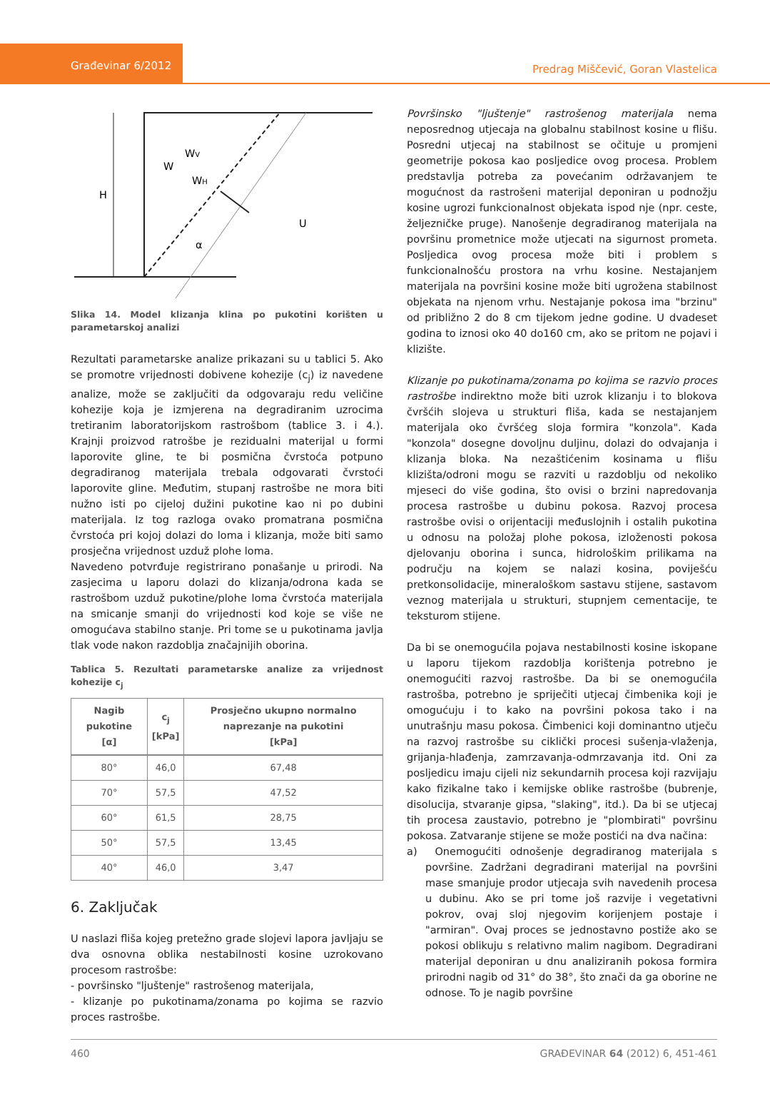Građevinar 6/2012
Predrag Miščević, Goran Vlastelica
H
W
WV
WH
U
α
Slika 14. Model klizanja klina po pukotini korišten u parametarskoj analizi
Rezultati parametarske analize prikazani su u tablici 5. Ako se promotre vrijednosti dobivene kohezije (c<sub>j</sub>) iz navedene analize, može se zaključiti da odgovaraju redu veličine kohezije koja je izmjerena na degradiranim uzrocima tretiranim laboratorijskom rastrošbom (tablice 3. i 4.). Krajnji proizvod ratrošbe je rezidualni materijal u formi laporovite gline, te bi posmična čvrstoća potpuno degradiranog materijala trebala odgovarati čvrstoći laporovite gline. Međutim, stupanj rastrošbe ne mora biti nužno isti po cijeloj dužini pukotine kao ni po dubini materijala. Iz tog razloga ovako promatrana posmična čvrstoća pri kojoj dolazi do loma i klizanja, može biti samo prosječna vrijednost uzduž plohe loma.
Navedeno potvrđuje registrirano ponašanje u prirodi. Na zasjecima u laporu dolazi do klizanja/odrona kada se rastrošbom uzduž pukotine/plohe loma čvrstoća materijala na smicanje smanji do vrijednosti kod koje se više ne omogućava stabilno stanje. Pri tome se u pukotinama javlja tlak vode nakon razdoblja značajnijih oborina.
Tablica 5. Rezultati parametarske analize za vrijednost kohezije c<sub>j</sub>
| Nagib pukotine [α] | c<sub>j</sub> [kPa] | Prosječno ukupno normalno naprezanje na pukotini [kPa] |
| --- | --- | --- |
| 80° | 46,0 | 67,48 |
| 70° | 57,5 | 47,52 |
| 60° | 61,5 | 28,75 |
| 50° | 57,5 | 13,45 |
| 40° | 46,0 | 3,47 |
6. Zaključak
U naslazi fliša kojeg pretežno grade slojevi lapora javljaju se dva osnovna oblika nestabilnosti kosine uzrokovano procesom rastrošbe:
- površinsko "ljuštenje" rastrošenog materijala,
- klizanje po pukotinama/zonama po kojima se razvio proces rastrošbe.
Površinsko "ljuštenje" rastrošenog materijala nema neposrednog utjecaja na globalnu stabilnost kosine u flišu. Posredni utjecaj na stabilnost se očituje u promjeni geometrije pokosa kao posljedice ovog procesa. Problem predstavlja potreba za povećanim održavanjem te mogućnost da rastrošeni materijal deponiran u podnožju kosine ugrozi funkcionalnost objekata ispod nje (npr. ceste, željezničke pruge). Nanošenje degradiranog materijala na površinu prometnice može utjecati na sigurnost prometa. Posljedica ovog procesa može biti i problem s funkcionalnošću prostora na vrhu kosine. Nestajanjem materijala na površini kosine može biti ugrožena stabilnost objekata na njenom vrhu. Nestajanje pokosa ima "brzinu" od približno 2 do 8 cm tijekom jedne godine. U dvadeset godina to iznosi oko 40 do160 cm, ako se pritom ne pojavi i klizište.
Klizanje po pukotinama/zonama po kojima se razvio proces rastrošbe indirektno može biti uzrok klizanju i to blokova čvršćih slojeva u strukturi fliša, kada se nestajanjem materijala oko čvršćeg sloja formira "konzola". Kada "konzola" dosegne dovoljnu duljinu, dolazi do odvajanja i klizanja bloka. Na nezaštićenim kosinama u flišu klizišta/odroni mogu se razviti u razdoblju od nekoliko mjeseci do više godina, što ovisi o brzini napredovanja procesa rastrošbe u dubinu pokosa. Razvoj procesa rastrošbe ovisi o orijentaciji međuslojnih i ostalih pukotina u odnosu na položaj plohe pokosa, izloženosti pokosa djelovanju oborina i sunca, hidrološkim prilikama na području na kojem se nalazi kosina, poviješću pretkonsolidacije, mineraloškom sastavu stijene, sastavom veznog materijala u strukturi, stupnjem cementacije, te teksturom stijene.
Da bi se onemogućila pojava nestabilnosti kosine iskopane u laporu tijekom razdoblja korištenja potrebno je onemogućiti razvoj rastrošbe. Da bi se onemogućila rastrošba, potrebno je spriječiti utjecaj čimbenika koji je omogućuju i to kako na površini pokosa tako i na unutrašnju masu pokosa. Čimbenici koji dominantno utječu na razvoj rastrošbe su ciklički procesi sušenja-vlaženja, grijanja-hlađenja, zamrzavanja-odmrzavanja itd. Oni za posljedicu imaju cijeli niz sekundarnih procesa koji razvijaju kako fizikalne tako i kemijske oblike rastrošbe (bubrenje, disolucija, stvaranje gipsa, "slaking", itd.). Da bi se utjecaj tih procesa zaustavio, potrebno je "plombirati" površinu pokosa. Zatvaranje stijene se može postići na dva načina:
a) Onemogućiti odnošenje degradiranog materijala s površine. Zadržani degradirani materijal na površini mase smanjuje prodor utjecaja svih navedenih procesa u dubinu. Ako se pri tome još razvije i vegetativni pokrov, ovaj sloj njegovim korijenjem postaje i "armiran". Ovaj proces se jednostavno postiže ako se pokosi oblikuju s relativno malim nagibom. Degradirani materijal deponiran u dnu analiziranih pokosa formira prirodni nagib od 31° do 38°, što znači da ga oborine ne odnose. To je nagib površine
460 GRAĐEVINAR 64 (2012) 6, 451-461